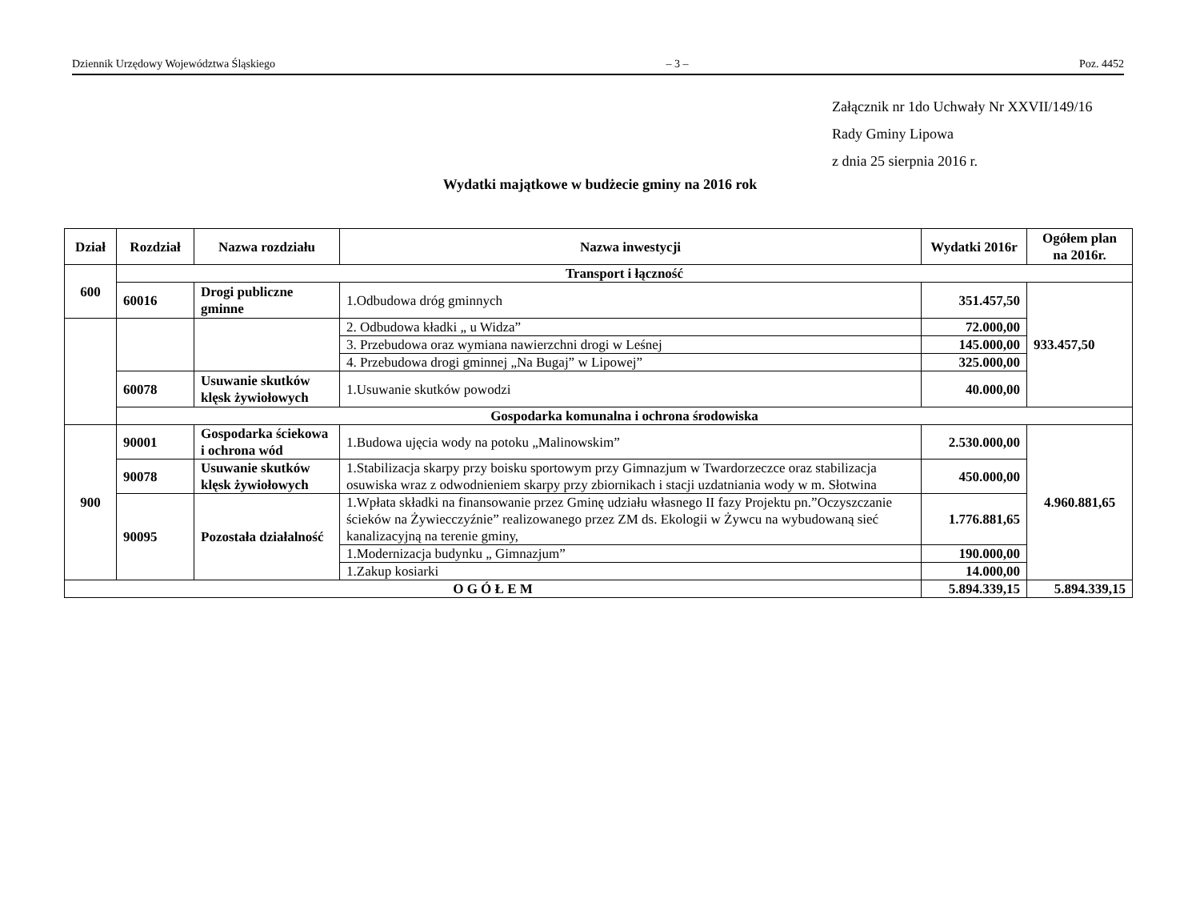Dziennik Urzędowy Województwa Śląskiego – 3 – Poz. 4452
Załącznik nr 1do Uchwały Nr XXVII/149/16
Rady Gminy Lipowa
z dnia 25 sierpnia 2016 r.
Wydatki majątkowe w budżecie gminy na 2016 rok
| Dział | Rozdział | Nazwa rozdziału | Nazwa inwestycji | Wydatki 2016r | Ogółem plan na 2016r. |
| --- | --- | --- | --- | --- | --- |
| 600 | Transport i łączność | | | | |
| | 60016 | Drogi publiczne gminne | 1.Odbudowa dróg gminnych | 351.457,50 | 933.457,50 |
| | | | 2. Odbudowa kładki „ u Widza” | 72.000,00 | |
| | | | 3. Przebudowa oraz wymiana nawierzchni drogi w Leśnej | 145.000,00 | |
| | | | 4. Przebudowa drogi gminnej „Na Bugaj” w Lipowej” | 325.000,00 | |
| | 60078 | Usuwanie skutków klęsk żywiołowych | 1.Usuwanie skutków powodzi | 40.000,00 | |
| | Gospodarka komunalna i ochrona środowiska | | | | |
| 900 | 90001 | Gospodarka ściekowa i ochrona wód | 1.Budowa ujęcia wody na potoku „Malinowskim” | 2.530.000,00 | 4.960.881,65 |
| | 90078 | Usuwanie skutków klęsk żywiołowych | 1.Stabilizacja skarpy przy boisku sportowym przy Gimnazjum w Twardorzeczce oraz stabilizacja osuwiska wraz z odwodnieniem skarpy przy zbiornikach i stacji uzdatniania wody w m. Słotwina | 450.000,00 | |
| | 90095 | Pozostała działalność | 1.Wpłata składki na finansowanie przez Gminę udziału własnego II fazy Projektu pn.”Oczyszczanie ścieków na Żywiecczyźnie” realizowanego przez ZM ds. Ekologii w Żywcu na wybudowaną sieć kanalizacyjną na terenie gminy, | 1.776.881,65 | |
| | | | 1.Modernizacja budynku „ Gimnazjum” | 190.000,00 | |
| | | | 1.Zakup kosiarki | 14.000,00 | |
| O G Ó Ł E M | | | | 5.894.339,15 | 5.894.339,15 |